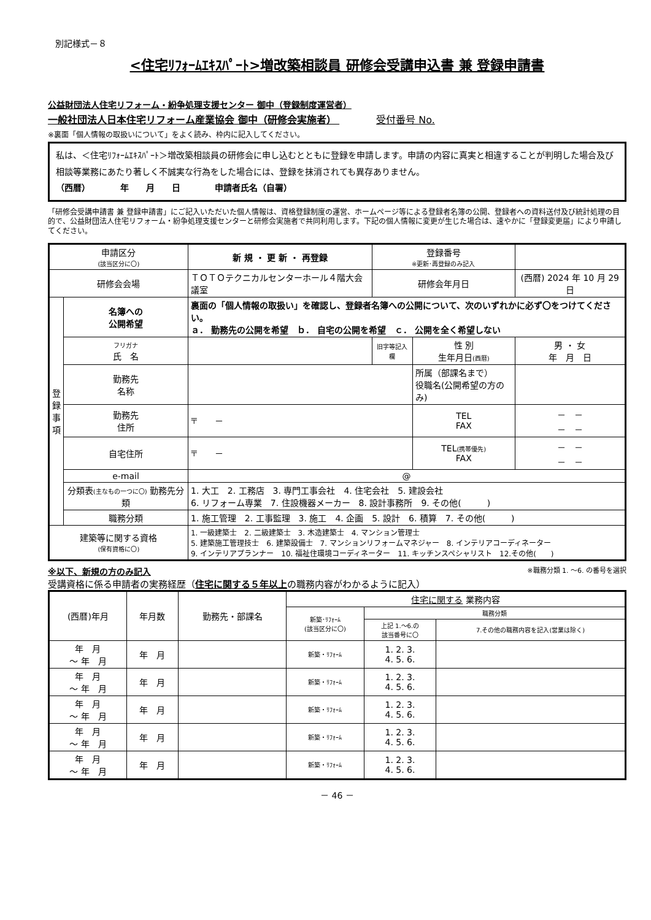別記様式－８
<住宅ﾘﾌｫｰﾑｴｷｽﾊﾟｰﾄ>増改築相談員 研修会受講申込書 兼 登録申請書
公益財団法人住宅リフォーム・紛争処理支援センター 御中（登録制度運営者）
一般社団法人日本住宅リフォーム産業協会 御中（研修会実施者） 受付番号 No.
※裏面「個人情報の取扱いについて」をよく読み、枠内に記入してください。
私は、＜住宅ﾘﾌｫｰﾑｴｷｽﾊﾟｰﾄ＞増改築相談員の研修会に申し込むとともに登録を申請します。申請の内容に真実と相違することが判明した場合及び相談等業務にあたり著しく不誠実な行為をした場合には、登録を抹消されても異存ありません。
（西暦）　　　　年　　月　　日　　　　申請者氏名（自署）
「研修会受講申請書 兼 登録申請書」にご記入いただいた個人情報は、資格登録制度の運営、ホームページ等による登録者名簿の公開、登録者への資料送付及び統計処理の目的で、公益財団法人住宅リフォーム・紛争処理支援センターと研修会実施者で共同利用します。下記の個人情報に変更が生じた場合は、速やかに「登録変更届」により申請してください。
| 申請区分 (該当区分に〇) | | 新 規 ・ 更 新 ・ 再登録 | 登録番号 ※更新･再登録のみ記入 | | |
| 研修会会場 | | ＴＯＴＯテクニカルセンターホール４階大会議室 | 研修会年月日 | | (西暦) 2024 年 10 月 29 日 |
| 登 録 事 項 | 名簿への 公開希望 | 裏面の「個人情報の取扱い」を確認し、登録者名簿への公開について、次のいずれかに必ず〇をつけてください。 ａ． 勤務先の公開を希望 ｂ． 自宅の公開を希望 ｃ． 公開を全く希望しない | | | |
| | フリガナ 氏 名 | | 旧字等記入欄 | 性 別 生年月日 (西暦) | 男 ・ 女 年 月 日 |
| | 勤務先 名称 | | | 所属（部課名まで） 役職名(公開希望の方のみ) | |
| | 勤務先 住所 | 〒 － | | TEL FAX | － － － － |
| | 自宅住所 | 〒 － | | TEL (携帯優先) FAX | － － － － |
| | e-mail | @ | | | |
| | 分類表 (主なもの一つに〇) 勤務先分類 | 1. 大工 2. 工務店 3. 専門工事会社 4. 住宅会社 5. 建設会社 6. リフォーム専業 7. 住設機器メーカー 8. 設計事務所 9. その他( ) | | | |
| | 職務分類 | 1. 施工管理 2. 工事監理 3. 施工 4. 企画 5. 設計 6. 積算 7. その他( ) | | | |
| 建築等に関する資格 (保有資格に〇) | | 1. 一級建築士 2. 二級建築士 3. 木造建築士 4. マンション管理士 5. 建築施工管理技士 6. 建築設備士 7. マンションリフォームマネジャー 8. インテリアコーディネーター 9. インテリアプランナー 10. 福祉住環境コーディネーター 11. キッチンスペシャリスト 12.その他( ) | | | |
※以下、新規の方のみ記入 ※職務分類 1. ～6. の番号を選択
受講資格に係る申請者の実務経歴（住宅に関する５年以上の職務内容がわかるように記入）
| (西暦)年月 | 年月数 | 勤務先・部課名 | 住宅に関する 業務内容 | | |
| --- | --- | --- | --- | --- | --- |
| | | | 新築･ﾘﾌｫｰﾑ (該当区分に〇) | 職務分類 | |
| | | | | 上記 1.～6.の 該当番号に〇 | 7.その他の職務内容を記入(営業は除く) |
| 年 月 ～ 年 月 | 年 月 | | 新築・ﾘﾌｫｰﾑ | 1. 2. 3. 4. 5. 6. | |
| 年 月 ～ 年 月 | 年 月 | | 新築・ﾘﾌｫｰﾑ | 1. 2. 3. 4. 5. 6. | |
| 年 月 ～ 年 月 | 年 月 | | 新築・ﾘﾌｫｰﾑ | 1. 2. 3. 4. 5. 6. | |
| 年 月 ～ 年 月 | 年 月 | | 新築・ﾘﾌｫｰﾑ | 1. 2. 3. 4. 5. 6. | |
| 年 月 ～ 年 月 | 年 月 | | 新築・ﾘﾌｫｰﾑ | 1. 2. 3. 4. 5. 6. | |
－ 46 －